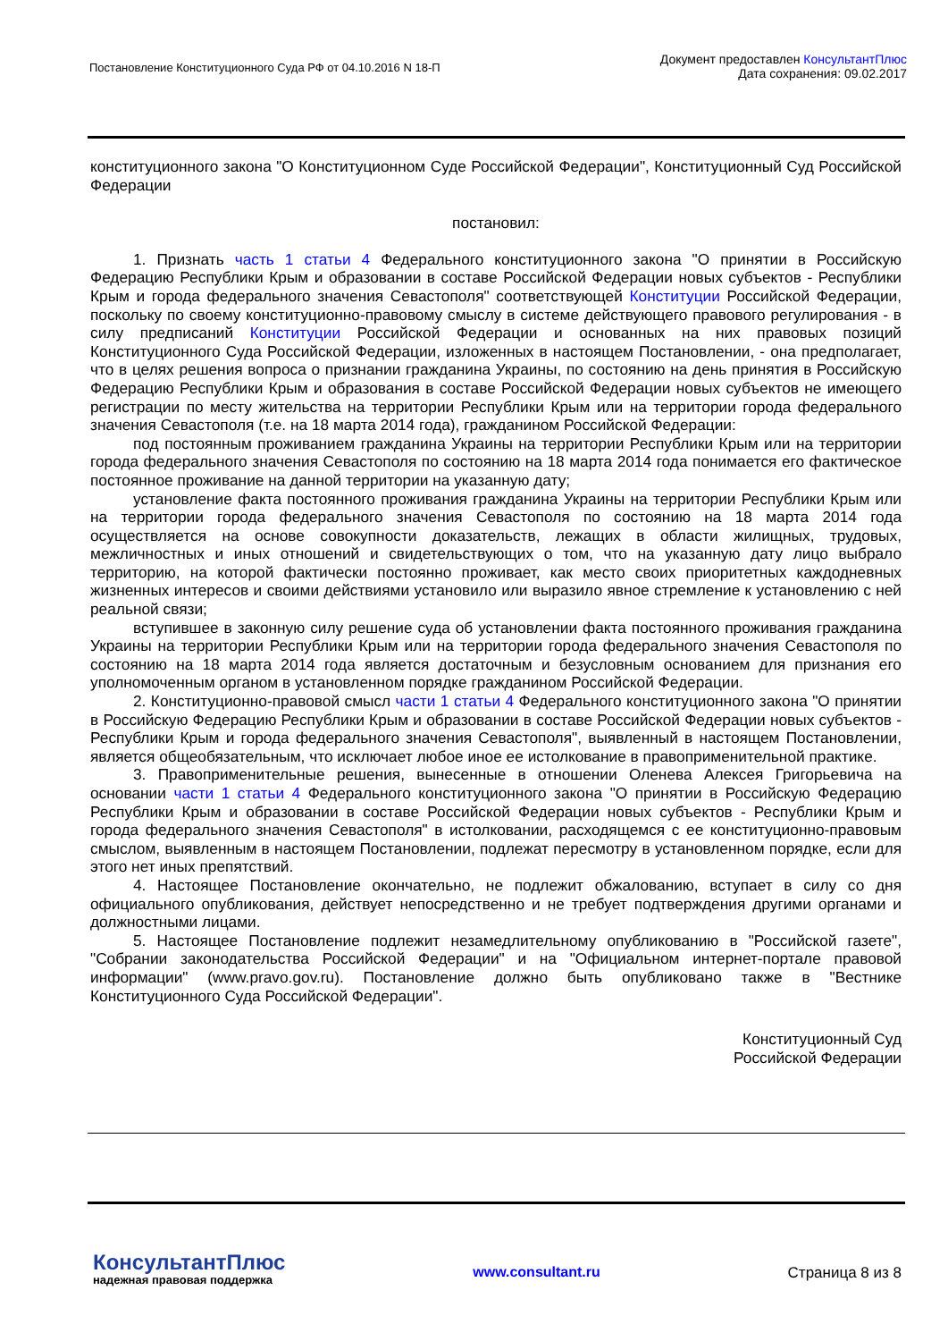Постановление Конституционного Суда РФ от 04.10.2016 N 18-П
Документ предоставлен КонсультантПлюс
Дата сохранения: 09.02.2017
конституционного закона "О Конституционном Суде Российской Федерации", Конституционный Суд Российской Федерации
постановил:
1. Признать часть 1 статьи 4 Федерального конституционного закона "О принятии в Российскую Федерацию Республики Крым и образовании в составе Российской Федерации новых субъектов - Республики Крым и города федерального значения Севастополя" соответствующей Конституции Российской Федерации, поскольку по своему конституционно-правовому смыслу в системе действующего правового регулирования - в силу предписаний Конституции Российской Федерации и основанных на них правовых позиций Конституционного Суда Российской Федерации, изложенных в настоящем Постановлении, - она предполагает, что в целях решения вопроса о признании гражданина Украины, по состоянию на день принятия в Российскую Федерацию Республики Крым и образования в составе Российской Федерации новых субъектов не имеющего регистрации по месту жительства на территории Республики Крым или на территории города федерального значения Севастополя (т.е. на 18 марта 2014 года), гражданином Российской Федерации:
под постоянным проживанием гражданина Украины на территории Республики Крым или на территории города федерального значения Севастополя по состоянию на 18 марта 2014 года понимается его фактическое постоянное проживание на данной территории на указанную дату;
установление факта постоянного проживания гражданина Украины на территории Республики Крым или на территории города федерального значения Севастополя по состоянию на 18 марта 2014 года осуществляется на основе совокупности доказательств, лежащих в области жилищных, трудовых, межличностных и иных отношений и свидетельствующих о том, что на указанную дату лицо выбрало территорию, на которой фактически постоянно проживает, как место своих приоритетных каждодневных жизненных интересов и своими действиями установило или выразило явное стремление к установлению с ней реальной связи;
вступившее в законную силу решение суда об установлении факта постоянного проживания гражданина Украины на территории Республики Крым или на территории города федерального значения Севастополя по состоянию на 18 марта 2014 года является достаточным и безусловным основанием для признания его уполномоченным органом в установленном порядке гражданином Российской Федерации.
2. Конституционно-правовой смысл части 1 статьи 4 Федерального конституционного закона "О принятии в Российскую Федерацию Республики Крым и образовании в составе Российской Федерации новых субъектов - Республики Крым и города федерального значения Севастополя", выявленный в настоящем Постановлении, является общеобязательным, что исключает любое иное ее истолкование в правоприменительной практике.
3. Правоприменительные решения, вынесенные в отношении Оленева Алексея Григорьевича на основании части 1 статьи 4 Федерального конституционного закона "О принятии в Российскую Федерацию Республики Крым и образовании в составе Российской Федерации новых субъектов - Республики Крым и города федерального значения Севастополя" в истолковании, расходящемся с ее конституционно-правовым смыслом, выявленным в настоящем Постановлении, подлежат пересмотру в установленном порядке, если для этого нет иных препятствий.
4. Настоящее Постановление окончательно, не подлежит обжалованию, вступает в силу со дня официального опубликования, действует непосредственно и не требует подтверждения другими органами и должностными лицами.
5. Настоящее Постановление подлежит незамедлительному опубликованию в "Российской газете", "Собрании законодательства Российской Федерации" и на "Официальном интернет-портале правовой информации" (www.pravo.gov.ru). Постановление должно быть опубликовано также в "Вестнике Конституционного Суда Российской Федерации".
Конституционный Суд
Российской Федерации
КонсультантПлюс
надежная правовая поддержка
www.consultant.ru Страница 8 из 8